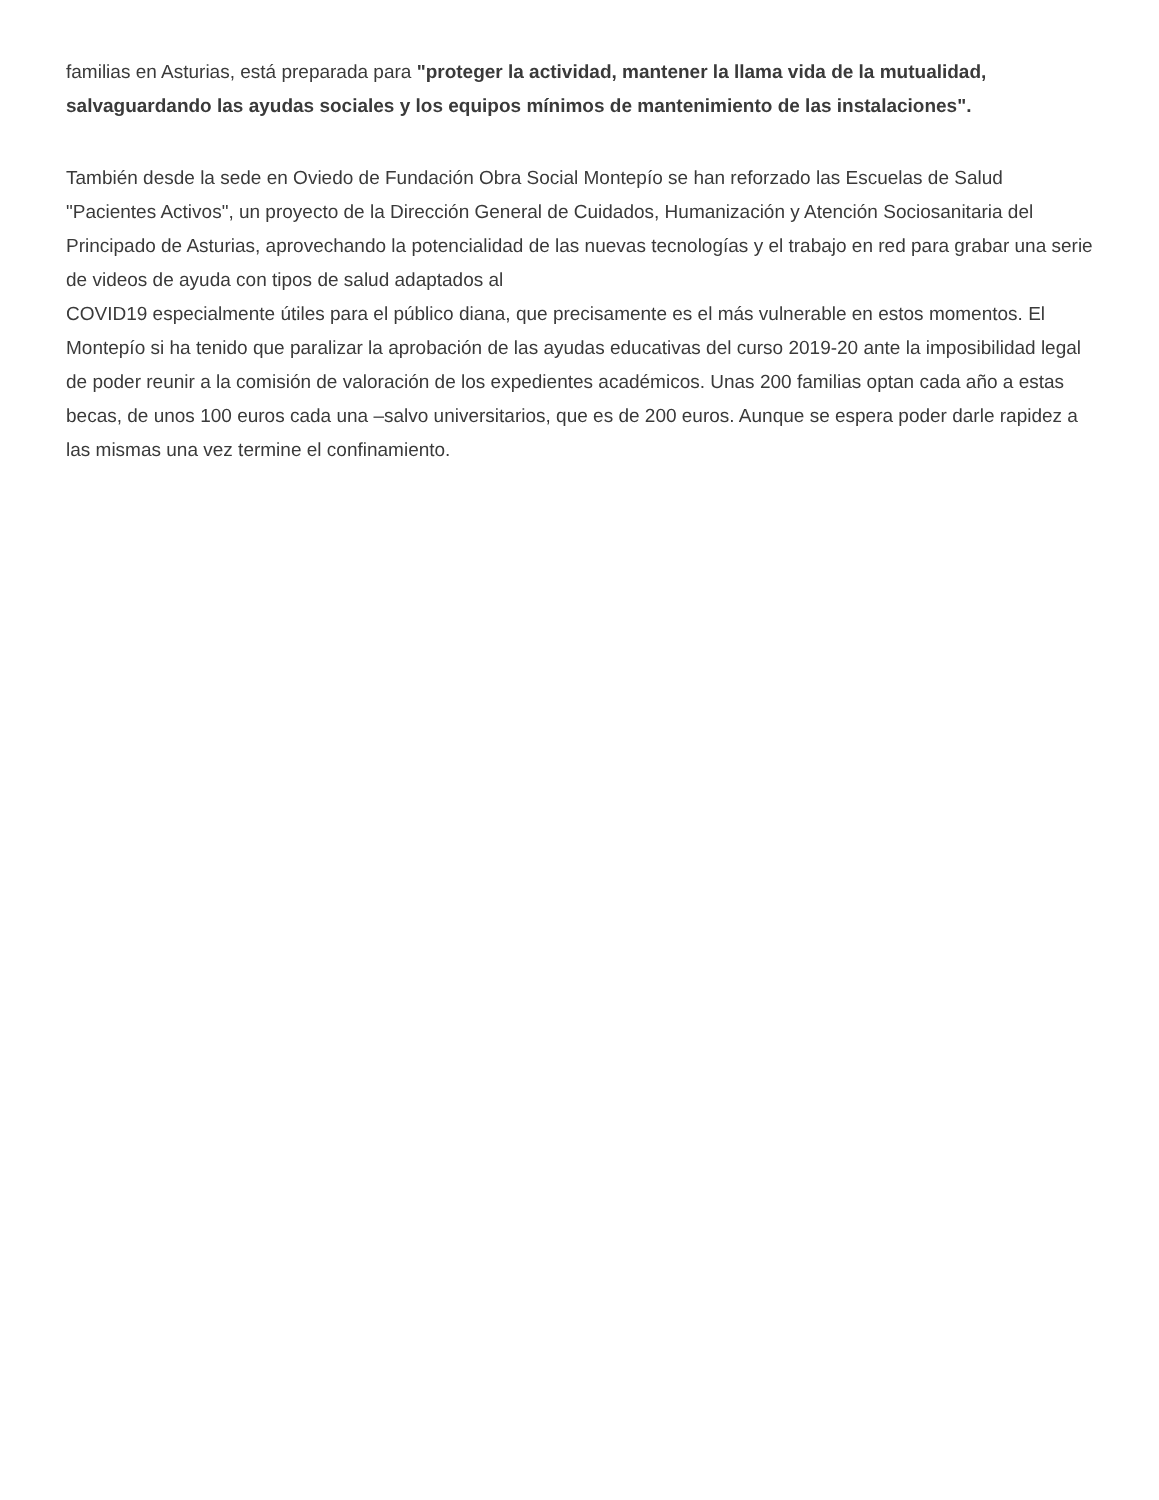familias en Asturias, está preparada para "proteger la actividad, mantener la llama vida de la mutualidad, salvaguardando las ayudas sociales y los equipos mínimos de mantenimiento de las instalaciones".
También desde la sede en Oviedo de Fundación Obra Social Montepío se han reforzado las Escuelas de Salud "Pacientes Activos", un proyecto de la Dirección General de Cuidados, Humanización y Atención Sociosanitaria del Principado de Asturias, aprovechando la potencialidad de las nuevas tecnologías y el trabajo en red para grabar una serie de videos de ayuda con tipos de salud adaptados al
COVID19 especialmente útiles para el público diana, que precisamente es el más vulnerable en estos momentos. El Montepío si ha tenido que paralizar la aprobación de las ayudas educativas del curso 2019-20 ante la imposibilidad legal de poder reunir a la comisión de valoración de los expedientes académicos. Unas 200 familias optan cada año a estas becas, de unos 100 euros cada una –salvo universitarios, que es de 200 euros. Aunque se espera poder darle rapidez a las mismas una vez termine el confinamiento.